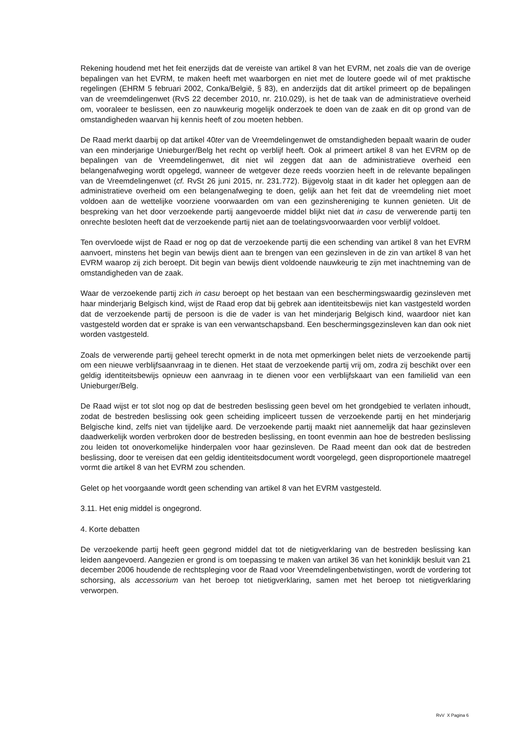Rekening houdend met het feit enerzijds dat de vereiste van artikel 8 van het EVRM, net zoals die van de overige bepalingen van het EVRM, te maken heeft met waarborgen en niet met de loutere goede wil of met praktische regelingen (EHRM 5 februari 2002, Conka/België, § 83), en anderzijds dat dit artikel primeert op de bepalingen van de vreemdelingenwet (RvS 22 december 2010, nr. 210.029), is het de taak van de administratieve overheid om, vooraleer te beslissen, een zo nauwkeurig mogelijk onderzoek te doen van de zaak en dit op grond van de omstandigheden waarvan hij kennis heeft of zou moeten hebben.
De Raad merkt daarbij op dat artikel 40ter van de Vreemdelingenwet de omstandigheden bepaalt waarin de ouder van een minderjarige Unieburger/Belg het recht op verblijf heeft. Ook al primeert artikel 8 van het EVRM op de bepalingen van de Vreemdelingenwet, dit niet wil zeggen dat aan de administratieve overheid een belangenafweging wordt opgelegd, wanneer de wetgever deze reeds voorzien heeft in de relevante bepalingen van de Vreemdelingenwet (cf. RvSt 26 juni 2015, nr. 231.772). Bijgevolg staat in dit kader het opleggen aan de administratieve overheid om een belangenafweging te doen, gelijk aan het feit dat de vreemdeling niet moet voldoen aan de wettelijke voorziene voorwaarden om van een gezinshereniging te kunnen genieten. Uit de bespreking van het door verzoekende partij aangevoerde middel blijkt niet dat in casu de verwerende partij ten onrechte besloten heeft dat de verzoekende partij niet aan de toelatingsvoorwaarden voor verblijf voldoet.
Ten overvloede wijst de Raad er nog op dat de verzoekende partij die een schending van artikel 8 van het EVRM aanvoert, minstens het begin van bewijs dient aan te brengen van een gezinsleven in de zin van artikel 8 van het EVRM waarop zij zich beroept. Dit begin van bewijs dient voldoende nauwkeurig te zijn met inachtneming van de omstandigheden van de zaak.
Waar de verzoekende partij zich in casu beroept op het bestaan van een beschermingswaardig gezinsleven met haar minderjarig Belgisch kind, wijst de Raad erop dat bij gebrek aan identiteitsbewijs niet kan vastgesteld worden dat de verzoekende partij de persoon is die de vader is van het minderjarig Belgisch kind, waardoor niet kan vastgesteld worden dat er sprake is van een verwantschapsband. Een beschermingsgezinsleven kan dan ook niet worden vastgesteld.
Zoals de verwerende partij geheel terecht opmerkt in de nota met opmerkingen belet niets de verzoekende partij om een nieuwe verblijfsaanvraag in te dienen. Het staat de verzoekende partij vrij om, zodra zij beschikt over een geldig identiteitsbewijs opnieuw een aanvraag in te dienen voor een verblijfskaart van een familielid van een Unieburger/Belg.
De Raad wijst er tot slot nog op dat de bestreden beslissing geen bevel om het grondgebied te verlaten inhoudt, zodat de bestreden beslissing ook geen scheiding impliceert tussen de verzoekende partij en het minderjarig Belgische kind, zelfs niet van tijdelijke aard. De verzoekende partij maakt niet aannemelijk dat haar gezinsleven daadwerkelijk worden verbroken door de bestreden beslissing, en toont evenmin aan hoe de bestreden beslissing zou leiden tot onoverkomelijke hinderpalen voor haar gezinsleven. De Raad meent dan ook dat de bestreden beslissing, door te vereisen dat een geldig identiteitsdocument wordt voorgelegd, geen disproportionele maatregel vormt die artikel 8 van het EVRM zou schenden.
Gelet op het voorgaande wordt geen schending van artikel 8 van het EVRM vastgesteld.
3.11. Het enig middel is ongegrond.
4. Korte debatten
De verzoekende partij heeft geen gegrond middel dat tot de nietigverklaring van de bestreden beslissing kan leiden aangevoerd. Aangezien er grond is om toepassing te maken van artikel 36 van het koninklijk besluit van 21 december 2006 houdende de rechtspleging voor de Raad voor Vreemdelingenbetwistingen, wordt de vordering tot schorsing, als accessorium van het beroep tot nietigverklaring, samen met het beroep tot nietigverklaring verworpen.
RvV X Pagina 6